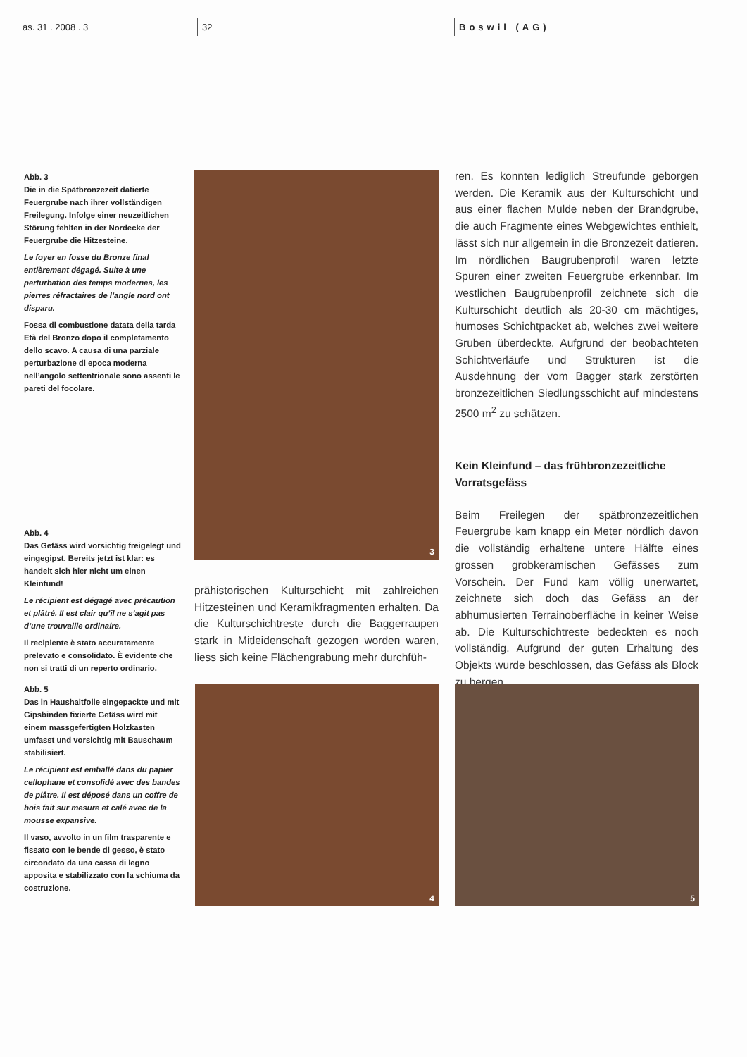as. 31 . 2008 . 3 32 Boswil (AG)
Abb. 3
Die in die Spätbronzezeit datierte Feuergrube nach ihrer vollständigen Freilegung. Infolge einer neuzeitlichen Störung fehlten in der Nordecke der Feuergrube die Hitzesteine.
Le foyer en fosse du Bronze final entièrement dégagé. Suite à une perturbation des temps modernes, les pierres réfractaires de l’angle nord ont disparu.
Fossa di combustione datata della tarda Età del Bronzo dopo il completamento dello scavo. A causa di una parziale perturbazione di epoca moderna nell’angolo settentrionale sono assenti le pareti del focolare.
Abb. 4
Das Gefäss wird vorsichtig freigelegt und eingegipst. Bereits jetzt ist klar: es handelt sich hier nicht um einen Kleinfund!
Le récipient est dégagé avec précaution et plâtré. Il est clair qu’il ne s’agit pas d’une trouvaille ordinaire.
Il recipiente è stato accuratamente prelevato e consolidato. È evidente che non si tratti di un reperto ordinario.
Abb. 5
Das in Haushaltfolie eingepackte und mit Gipsbinden fixierte Gefäss wird mit einem massgefertigten Holzkasten umfasst und vorsichtig mit Bauschaum stabilisiert.
Le récipient est emballé dans du papier cellophane et consolidé avec des bandes de plâtre. Il est déposé dans un coffre de bois fait sur mesure et calé avec de la mousse expansive.
Il vaso, avvolto in un film trasparente e fissato con le bende di gesso, è stato circondato da una cassa di legno apposita e stabilizzato con la schiuma da costruzione.
3
prähistorischen Kulturschicht mit zahlreichen Hitzesteinen und Keramikfragmenten erhalten. Da die Kulturschichtreste durch die Baggerraupen stark in Mitleidenschaft gezogen worden waren, liess sich keine Flächengrabung mehr durchfüh-
ren. Es konnten lediglich Streufunde geborgen werden. Die Keramik aus der Kulturschicht und aus einer flachen Mulde neben der Brandgrube, die auch Fragmente eines Webgewichtes enthielt, lässt sich nur allgemein in die Bronzezeit datieren. Im nördlichen Baugrubenprofil waren letzte Spuren einer zweiten Feuergrube erkennbar. Im westlichen Baugrubenprofil zeichnete sich die Kulturschicht deutlich als 20-30 cm mächtiges, humoses Schichtpacket ab, welches zwei weitere Gruben überdeckte. Aufgrund der beobachteten Schichtverläufe und Strukturen ist die Ausdehnung der vom Bagger stark zerstörten bronzezeitlichen Siedlungsschicht auf mindestens 2500 m<sup>2</sup> zu schätzen.
Kein Kleinfund – das frühbronzezeitliche Vorratsgefäss
Beim Freilegen der spätbronzezeitlichen Feuergrube kam knapp ein Meter nördlich davon die vollständig erhaltene untere Hälfte eines grossen grobkeramischen Gefässes zum Vorschein. Der Fund kam völlig unerwartet, zeichnete sich doch das Gefäss an der abhumusierten Terrainoberfläche in keiner Weise ab. Die Kulturschichtreste bedeckten es noch vollständig. Aufgrund der guten Erhaltung des Objekts wurde beschlossen, das Gefäss als Block zu bergen.
4 5